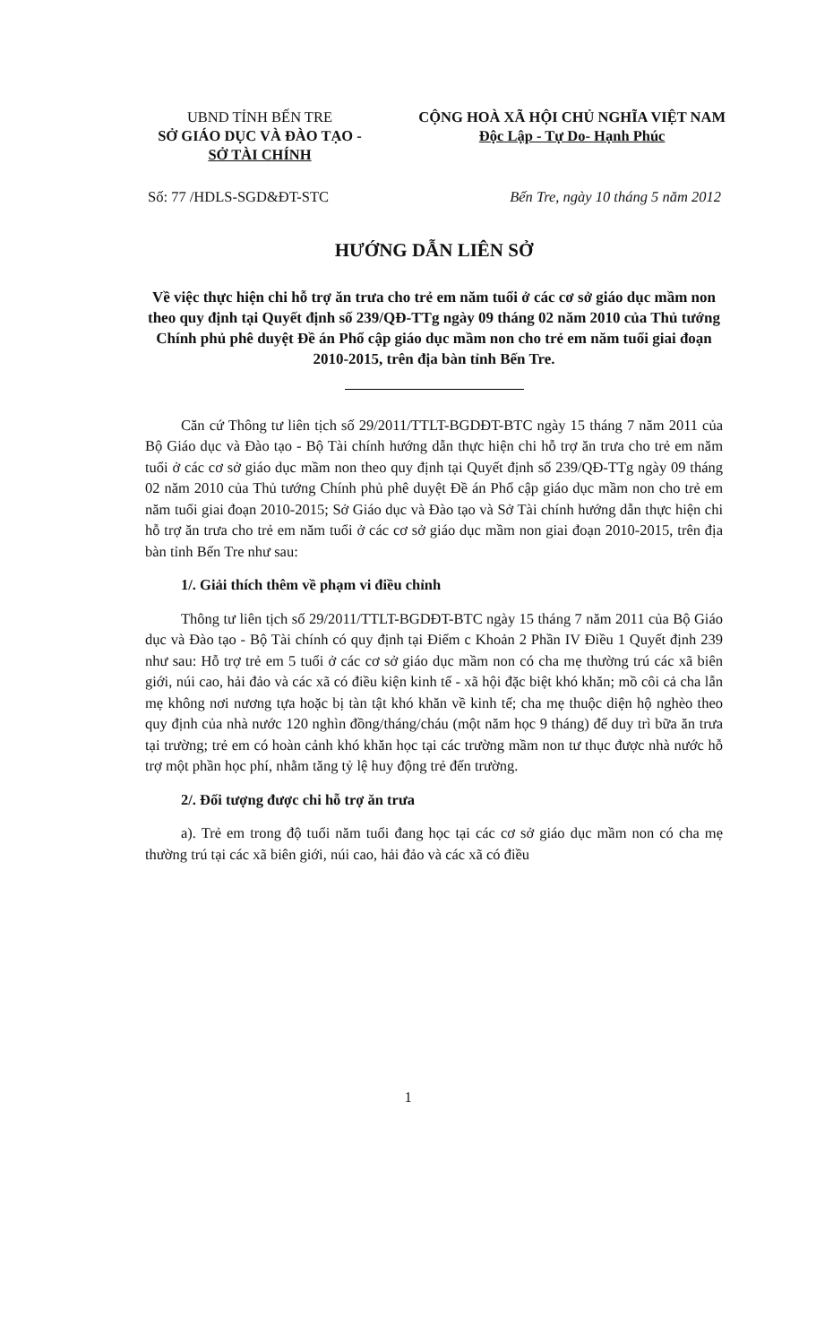UBND TỈNH BẾN TRE
SỞ GIÁO DỤC VÀ ĐÀO TẠO -
SỞ TÀI CHÍNH
CỘNG HOÀ XÃ HỘI CHỦ NGHĨA VIỆT NAM
Độc Lập - Tự Do- Hạnh Phúc
Số: 77 /HDLS-SGD&ĐT-STC Bến Tre, ngày 10 tháng 5 năm 2012
HƯỚNG DẪN LIÊN SỞ
Về việc thực hiện chi hỗ trợ ăn trưa cho trẻ em năm tuổi ở các cơ sở giáo dục mầm non theo quy định tại Quyết định số 239/QĐ-TTg ngày 09 tháng 02 năm 2010 của Thủ tướng Chính phủ phê duyệt Đề án Phổ cập giáo dục mầm non cho trẻ em năm tuổi giai đoạn 2010-2015, trên địa bàn tỉnh Bến Tre.
Căn cứ Thông tư liên tịch số 29/2011/TTLT-BGDĐT-BTC ngày 15 tháng 7 năm 2011 của Bộ Giáo dục và Đào tạo - Bộ Tài chính hướng dẫn thực hiện chi hỗ trợ ăn trưa cho trẻ em năm tuổi ở các cơ sở giáo dục mầm non theo quy định tại Quyết định số 239/QĐ-TTg ngày 09 tháng 02 năm 2010 của Thủ tướng Chính phủ phê duyệt Đề án Phổ cập giáo dục mầm non cho trẻ em năm tuổi giai đoạn 2010-2015; Sở Giáo dục và Đào tạo và Sở Tài chính hướng dẫn thực hiện chi hỗ trợ ăn trưa cho trẻ em năm tuổi ở các cơ sở giáo dục mầm non giai đoạn 2010-2015, trên địa bàn tỉnh Bến Tre như sau:
1/. Giải thích thêm về phạm vi điều chỉnh
Thông tư liên tịch số 29/2011/TTLT-BGDĐT-BTC ngày 15 tháng 7 năm 2011 của Bộ Giáo dục và Đào tạo - Bộ Tài chính có quy định tại Điểm c Khoản 2 Phần IV Điều 1 Quyết định 239 như sau: Hỗ trợ trẻ em 5 tuổi ở các cơ sở giáo dục mầm non có cha mẹ thường trú các xã biên giới, núi cao, hải đảo và các xã có điều kiện kinh tế - xã hội đặc biệt khó khăn; mồ côi cả cha lẫn mẹ không nơi nương tựa hoặc bị tàn tật khó khăn về kinh tế; cha mẹ thuộc diện hộ nghèo theo quy định của nhà nước 120 nghìn đồng/tháng/cháu (một năm học 9 tháng) để duy trì bữa ăn trưa tại trường; trẻ em có hoàn cảnh khó khăn học tại các trường mầm non tư thục được nhà nước hỗ trợ một phần học phí, nhằm tăng tỷ lệ huy động trẻ đến trường.
2/. Đối tượng được chi hỗ trợ ăn trưa
a). Trẻ em trong độ tuổi năm tuổi đang học tại các cơ sở giáo dục mầm non có cha mẹ thường trú tại các xã biên giới, núi cao, hải đảo và các xã có điều
1